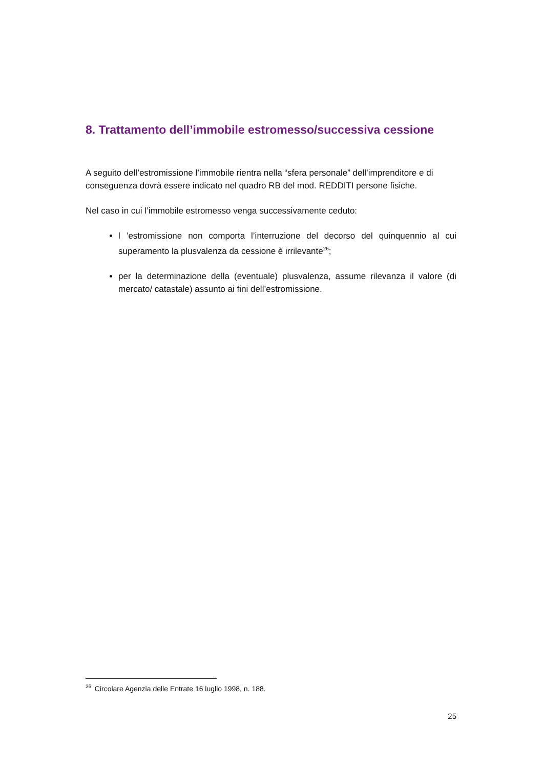8. Trattamento dell’immobile estromesso/successiva cessione
A seguito dell’estromissione l’immobile rientra nella “sfera personale” dell’imprenditore e di conseguenza dovrà essere indicato nel quadro RB del mod. REDDITI persone fisiche.
Nel caso in cui l’immobile estromesso venga successivamente ceduto:
l ’estromissione non comporta l’interruzione del decorso del quinquennio al cui superamento la plusvalenza da cessione è irrilevante<sup>26</sup>;
per la determinazione della (eventuale) plusvalenza, assume rilevanza il valore (di mercato/ catastale) assunto ai fini dell’estromissione.
<sup>26.</sup> Circolare Agenzia delle Entrate 16 luglio 1998, n. 188.
25